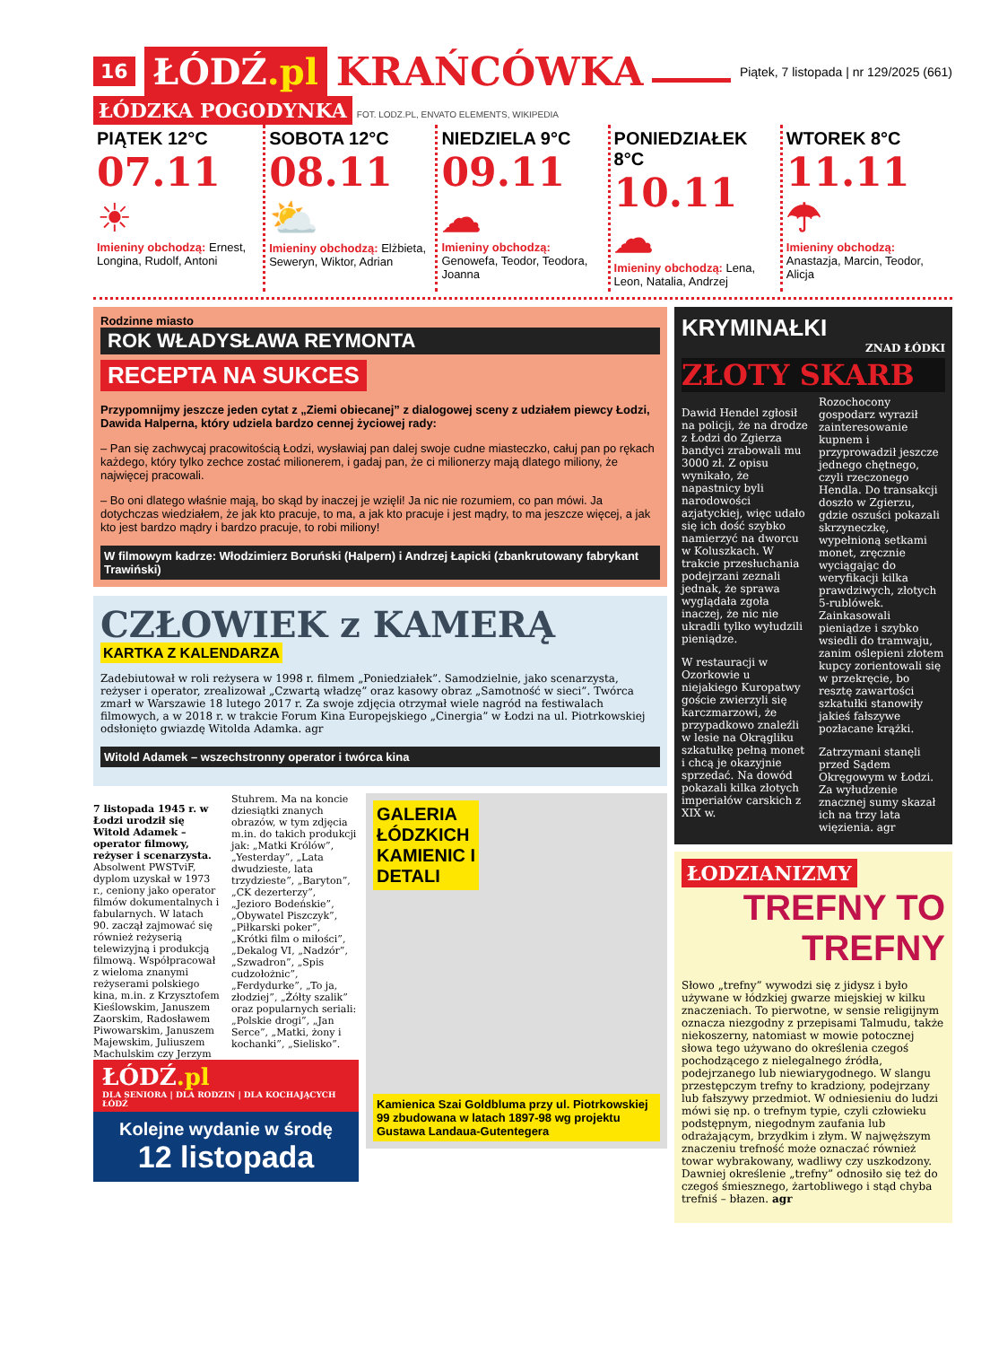16 ŁÓDŹ.pl KRAŃCÓWKA Piątek, 7 listopada | nr 129/2025 (661)
ŁÓDZKA POGODYNKA
FOT. LODZ.PL, ENVATO ELEMENTS, WIKIPEDIA
PIĄTEK 12°C
07.11 ☀
Imieniny obchodzą: Ernest, Longina, Rudolf, Antoni
SOBOTA 12°C
08.11 ⛅
Imieniny obchodzą: Elżbieta, Seweryn, Wiktor, Adrian
NIEDZIELA 9°C
09.11 ☁
Imieniny obchodzą: Genowefa, Teodor, Teodora, Joanna
PONIEDZIAŁEK 8°C
10.11 ☁
Imieniny obchodzą: Lena, Leon, Natalia, Andrzej
WTOREK 8°C
11.11 ☂
Imieniny obchodzą: Anastazja, Marcin, Teodor, Alicja
Rodzinne miasto
ROK WŁADYSŁAWA REYMONTA
RECEPTA NA SUKCES
Przypomnijmy jeszcze jeden cytat z „Ziemi obiecanej” z dialogowej sceny z udziałem piewcy Łodzi, Dawida Halperna, który udziela bardzo cennej życiowej rady:
– Pan się zachwycaj pracowitością Łodzi, wysławiaj pan dalej swoje cudne miasteczko, całuj pan po rękach każdego, który tylko zechce zostać milionerem, i gadaj pan, że ci milionerzy mają dlatego miliony, że najwięcej pracowali.
– Bo oni dlatego właśnie mają, bo skąd by inaczej je wzięli! Ja nic nie rozumiem, co pan mówi. Ja dotychczas wiedziałem, że jak kto pracuje, to ma, a jak kto pracuje i jest mądry, to ma jeszcze więcej, a jak kto jest bardzo mądry i bardzo pracuje, to robi miliony!
W filmowym kadrze: Włodzimierz Boruński (Halpern) i Andrzej Łapicki (zbankrutowany fabrykant Trawiński)
CZŁOWIEK z KAMERĄ
KARTKA Z KALENDARZA
Zadebiutował w roli reżysera w 1998 r. filmem „Poniedziałek”. Samodzielnie, jako scenarzysta, reżyser i operator, zrealizował „Czwartą władzę” oraz kasowy obraz „Samotność w sieci”. Twórca zmarł w Warszawie 18 lutego 2017 r. Za swoje zdjęcia otrzymał wiele nagród na festiwalach filmowych, a w 2018 r. w trakcie Forum Kina Europejskiego „Cinergia” w Łodzi na ul. Piotrkowskiej odsłonięto gwiazdę Witolda Adamka. agr
Witold Adamek – wszechstronny operator i twórca kina
7 listopada 1945 r. w Łodzi urodził się Witold Adamek – operator filmowy, reżyser i scenarzysta. Absolwent PWSTviF, dyplom uzyskał w 1973 r., ceniony jako operator filmów dokumentalnych i fabularnych. W latach 90. zaczął zajmować się również reżyserią telewizyjną i produkcją filmową. Współpracował z wieloma znanymi reżyserami polskiego kina, m.in. z Krzysztofem Kieślowskim, Januszem Zaorskim, Radosławem Piwowarskim, Januszem Majewskim, Juliuszem Machulskim czy Jerzym Stuhrem. Ma na koncie dziesiątki znanych obrazów, w tym zdjęcia m.in. do takich produkcji jak: „Matki Królów”, „Yesterday”, „Lata dwudzieste, lata trzydzieste”, „Baryton”, „CK dezerterzy”, „Jezioro Bodeńskie”, „Obywatel Piszczyk”, „Piłkarski poker”, „Krótki film o miłości”, „Dekalog VI, „Nadzór”, „Szwadron”, „Spis cudzołożnic”, „Ferdydurke”, „To ja, złodziej”, „Żółty szalik” oraz popularnych seriali: „Polskie drogi”, „Jan Serce”, „Matki, żony i kochanki”, „Sielisko”.
ŁÓDŹ.pl
DLA SENIORA | DLA RODZIN | DLA KOCHAJĄCYCH ŁÓDŹ
Kolejne wydanie w środę
12 listopada
GALERIA ŁÓDZKICH KAMIENIC I DETALI
Kamienica Szai Goldbluma przy ul. Piotrkowskiej 99 zbudowana w latach 1897-98 wg projektu Gustawa Landaua-Gutentegera
KRYMINAŁKI
ZNAD ŁÓDKI
ZŁOTY SKARB
Dawid Hendel zgłosił na policji, że na drodze z Łodzi do Zgierza bandyci zrabowali mu 3000 zł. Z opisu wynikało, że napastnicy byli narodowości azjatyckiej, więc udało się ich dość szybko namierzyć na dworcu w Koluszkach. W trakcie przesłuchania podejrzani zeznali jednak, że sprawa wyglądała zgoła inaczej, że nic nie ukradli tylko wyłudzili pieniądze.
W restauracji w Ozorkowie u niejakiego Kuropatwy goście zwierzyli się karczmarzowi, że przypadkowo znaleźli w lesie na Okrągliku szkatułkę pełną monet i chcą je okazyjnie sprzedać. Na dowód pokazali kilka złotych imperiałów carskich z XIX w.
Rozochocony gospodarz wyraził zainteresowanie kupnem i przyprowadził jeszcze jednego chętnego, czyli rzeczonego Hendla. Do transakcji doszło w Zgierzu, gdzie oszuści pokazali skrzyneczkę, wypełnioną setkami monet, zręcznie wyciągając do weryfikacji kilka prawdziwych, złotych 5-rublówek. Zainkasowali pieniądze i szybko wsiedli do tramwaju, zanim oślepieni złotem kupcy zorientowali się w przekręcie, bo resztę zawartości szkatułki stanowiły jakieś fałszywe pozłacane krążki.
Zatrzymani stanęli przed Sądem Okręgowym w Łodzi. Za wyłudzenie znacznej sumy skazał ich na trzy lata więzienia. agr
ŁODZIANIZMY
TREFNY TO TREFNY
Słowo „trefny” wywodzi się z jidysz i było używane w łódzkiej gwarze miejskiej w kilku znaczeniach. To pierwotne, w sensie religijnym oznacza niezgodny z przepisami Talmudu, także niekoszerny, natomiast w mowie potocznej słowa tego używano do określenia czegoś pochodzącego z nielegalnego źródła, podejrzanego lub niewiarygodnego. W slangu przestępczym trefny to kradziony, podejrzany lub fałszywy przedmiot. W odniesieniu do ludzi mówi się np. o trefnym typie, czyli człowieku podstępnym, niegodnym zaufania lub odrażającym, brzydkim i złym. W najwęższym znaczeniu trefność może oznaczać również towar wybrakowany, wadliwy czy uszkodzony. Dawniej określenie „trefny” odnosiło się też do czegoś śmiesznego, żartobliwego i stąd chyba trefniś – błazen. agr